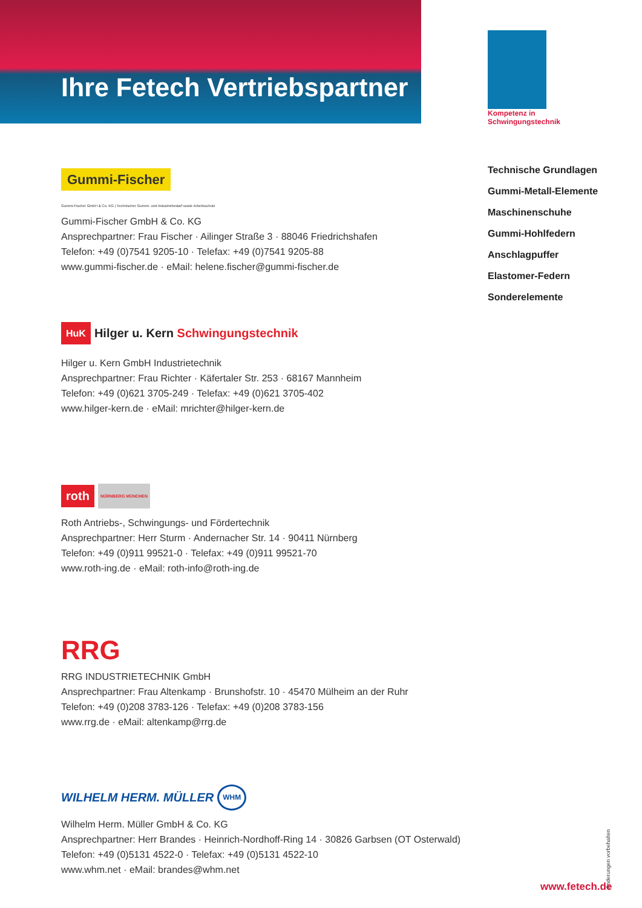Ihre Fetech Vertriebspartner
Kompetenz in Schwingungstechnik
Technische Grundlagen
Gummi-Metall-Elemente
Maschinenschuhe
Gummi-Hohlfedern
Anschlagpuffer
Elastomer-Federn
Sonderelemente
Gummi-Fischer
Gummi-Fischer GmbH & Co. KG | Technischer Gummi- und Industriebedarf sowie Arbeitsschutz
Gummi-Fischer GmbH & Co. KG
Ansprechpartner: Frau Fischer · Ailinger Straße 3 · 88046 Friedrichshafen
Telefon: +49 (0)7541 9205-10 · Telefax: +49 (0)7541 9205-88
www.gummi-fischer.de · eMail: helene.fischer@gummi-fischer.de
HuK Hilger u. Kern Schwingungstechnik
Hilger u. Kern GmbH Industrietechnik
Ansprechpartner: Frau Richter · Käfertaler Str. 253 · 68167 Mannheim
Telefon: +49 (0)621 3705-249 · Telefax: +49 (0)621 3705-402
www.hilger-kern.de · eMail: mrichter@hilger-kern.de
roth NÜRNBERG MÜNCHEN
Roth Antriebs-, Schwingungs- und Fördertechnik
Ansprechpartner: Herr Sturm · Andernacher Str. 14 · 90411 Nürnberg
Telefon: +49 (0)911 99521-0 · Telefax: +49 (0)911 99521-70
www.roth-ing.de · eMail: roth-info@roth-ing.de
RRG
RRG INDUSTRIETECHNIK GmbH
Ansprechpartner: Frau Altenkamp · Brunshofstr. 10 · 45470 Mülheim an der Ruhr
Telefon: +49 (0)208 3783-126 · Telefax: +49 (0)208 3783-156
www.rrg.de · eMail: altenkamp@rrg.de
WILHELM HERM. MÜLLER WHM
Wilhelm Herm. Müller GmbH & Co. KG
Ansprechpartner: Herr Brandes · Heinrich-Nordhoff-Ring 14 · 30826 Garbsen (OT Osterwald)
Telefon: +49 (0)5131 4522-0 · Telefax: +49 (0)5131 4522-10
www.whm.net · eMail: brandes@whm.net
Änderungen vorbehalten
www.fetech.de